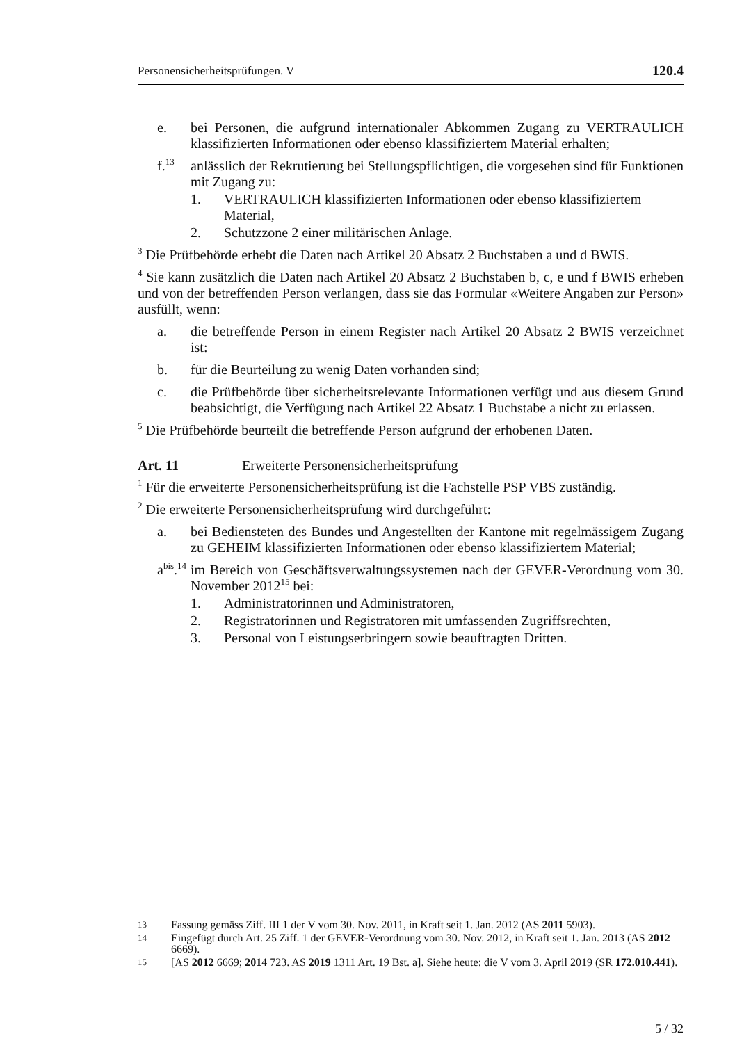Personensicherheitsprüfungen. V 120.4
e. bei Personen, die aufgrund internationaler Abkommen Zugang zu VER­TRAULICH klassifizierten Informationen oder ebenso klassifiziertem Mate­rial erhalten;
f.<sup>13</sup> anlässlich der Rekrutierung bei Stellungspflichtigen, die vorgesehen sind für Funktionen mit Zugang zu:
1. VERTRAULICH klassifizierten Informationen oder ebenso klassifizier­tem Material,
2. Schutzzone 2 einer militärischen Anlage.
<sup>3</sup> Die Prüfbehörde erhebt die Daten nach Artikel 20 Absatz 2 Buchstaben a und d BWIS.
<sup>4</sup> Sie kann zusätzlich die Daten nach Artikel 20 Absatz 2 Buchstaben b, c, e und f BWIS erheben und von der betreffenden Person verlangen, dass sie das Formular «Weitere Angaben zur Person» ausfüllt, wenn:
a. die betreffende Person in einem Register nach Artikel 20 Absatz 2 BWIS ver­zeichnet ist:
b. für die Beurteilung zu wenig Daten vorhanden sind;
c. die Prüfbehörde über sicherheitsrelevante Informationen verfügt und aus die­sem Grund beabsichtigt, die Verfügung nach Artikel 22 Absatz 1 Buchstabe a nicht zu erlassen.
<sup>5</sup> Die Prüfbehörde beurteilt die betreffende Person aufgrund der erhobenen Daten.
Art. 11 Erweiterte Personensicherheitsprüfung
<sup>1</sup> Für die erweiterte Personensicherheitsprüfung ist die Fachstelle PSP VBS zuständig.
<sup>2</sup> Die erweiterte Personensicherheitsprüfung wird durchgeführt:
a. bei Bediensteten des Bundes und Angestellten der Kantone mit regelmässi­gem Zugang zu GEHEIM klassifizierten Informationen oder ebenso klassifi­ziertem Material;
a<sup>bis</sup>.<sup>14</sup> im Bereich von Geschäftsverwaltungssystemen nach der GEVER-Ver­ordnung vom 30. November 2012<sup>15</sup> bei:
1. Administratorinnen und Administratoren,
2. Registratorinnen und Registratoren mit umfassenden Zugriffsrechten,
3. Personal von Leistungserbringern sowie beauftragten Dritten.
13 Fassung gemäss Ziff. III 1 der V vom 30. Nov. 2011, in Kraft seit 1. Jan. 2012 (AS 2011 5903).
14 Eingefügt durch Art. 25 Ziff. 1 der GEVER-Verordnung vom 30. Nov. 2012, in Kraft seit 1. Jan. 2013 (AS 2012 6669).
15 [AS 2012 6669; 2014 723. AS 2019 1311 Art. 19 Bst. a]. Siehe heute: die V vom 3. April 2019 (SR 172.010.441).
5 / 32